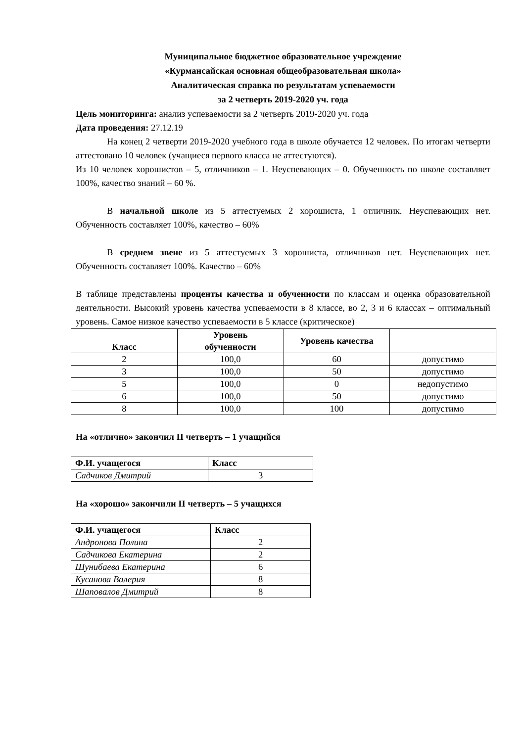Муниципальное бюджетное образовательное учреждение
«Курмансайская основная общеобразовательная школа»
Аналитическая справка по результатам успеваемости
за 2 четверть 2019-2020 уч. года
Цель мониторинга: анализ успеваемости за 2 четверть 2019-2020 уч. года
Дата проведения: 27.12.19
На конец 2 четверти 2019-2020 учебного года в школе обучается 12 человек. По итогам четверти аттестовано 10 человек (учащиеся первого класса не аттестуются).
Из 10 человек хорошистов – 5, отличников – 1. Неуспевающих – 0. Обученность по школе составляет 100%, качество знаний – 60 %.
В начальной школе из 5 аттестуемых 2 хорошиста, 1 отличник. Неуспевающих нет. Обученность составляет 100%, качество – 60%
В среднем звене из 5 аттестуемых 3 хорошиста, отличников нет. Неуспевающих нет. Обученность составляет 100%. Качество – 60%
В таблице представлены проценты качества и обученности по классам и оценка образовательной деятельности. Высокий уровень качества успеваемости в 8 классе, во 2, 3 и 6 классах – оптимальный уровень. Самое низкое качество успеваемости в 5 классе (критическое)
| Класс | Уровень обученности | Уровень качества | |
| --- | --- | --- | --- |
| 2 | 100,0 | 60 | допустимо |
| 3 | 100,0 | 50 | допустимо |
| 5 | 100,0 | 0 | недопустимо |
| 6 | 100,0 | 50 | допустимо |
| 8 | 100,0 | 100 | допустимо |
На «отлично» закончил II четверть – 1 учащийся
| Ф.И. учащегося | Класс |
| --- | --- |
| Садчиков Дмитрий | 3 |
На «хорошо» закончили II четверть – 5 учащихся
| Ф.И. учащегося | Класс |
| --- | --- |
| Андронова Полина | 2 |
| Садчикова Екатерина | 2 |
| Шунибаева Екатерина | 6 |
| Кусанова Валерия | 8 |
| Шаповалов Дмитрий | 8 |